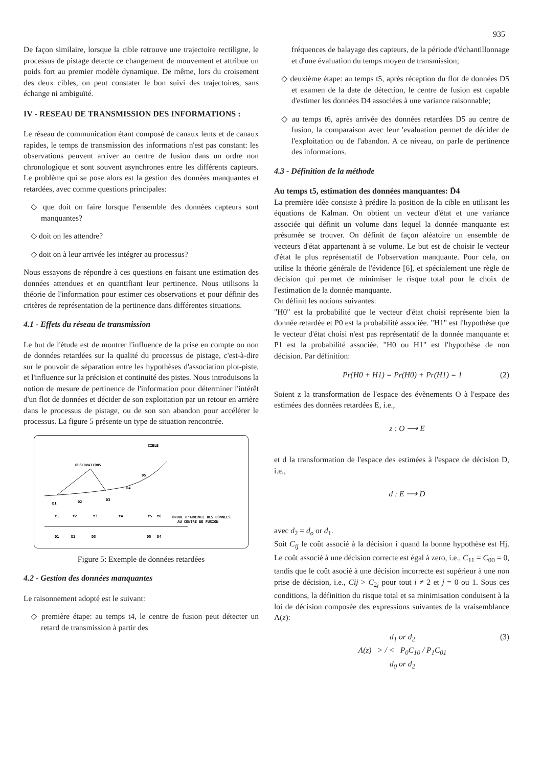935
De façon similaire, lorsque la cible retrouve une trajectoire rectiligne, le processus de pistage detecte ce changement de mouvement et attribue un poids fort au premier modèle dynamique. De même, lors du croisement des deux cibles, on peut constater le bon suivi des trajectoires, sans échange ni ambiguïté.
IV - RESEAU DE TRANSMISSION DES INFORMATIONS :
Le réseau de communication étant composé de canaux lents et de canaux rapides, le temps de transmission des informations n'est pas constant: les observations peuvent arriver au centre de fusion dans un ordre non chronologique et sont souvent asynchrones entre les différents capteurs. Le problème qui se pose alors est la gestion des données manquantes et retardées, avec comme questions principales:
◇ que doit on faire lorsque l'ensemble des données capteurs sont manquantes?
◇ doit on les attendre?
◇ doit on à leur arrivée les intégrer au processus?
Nous essayons de répondre à ces questions en faisant une estimation des données attendues et en quantifiant leur pertinence. Nous utilisons la théorie de l'information pour estimer ces observations et pour définir des critères de représentation de la pertinence dans différentes situations.
4.1 - Effets du réseau de transmission
Le but de l'étude est de montrer l'influence de la prise en compte ou non de données retardées sur la qualité du processus de pistage, c'est-à-dire sur le pouvoir de séparation entre les hypothèses d'association plot-piste, et l'influence sur la précision et continuité des pistes. Nous introduisons la notion de mesure de pertinence de l'information pour déterminer l'intérêt d'un flot de données et décider de son exploitation par un retour en arrière dans le processus de pistage, ou de son son abandon pour accélérer le processus. La figure 5 présente un type de situation rencontrée.
CIBLE
OBSERVATIONS
D1
D2
D3
D4
D5
t1
t2
t3
t4
t5
t6
ORDRE D'ARRIVEE DES DONNEES
AU CENTRE DE FUSION
D1
D2
D3
D5
D4
Figure 5: Exemple de données retardées
4.2 - Gestion des données manquantes
Le raisonnement adopté est le suivant:
◇ première étape: au temps t4, le centre de fusion peut détecter un retard de transmission à partir des
fréquences de balayage des capteurs, de la période d'échantillonnage et d'une évaluation du temps moyen de transmission;
◇ deuxième étape: au temps t5, après réception du flot de données D5 et examen de la date de détection, le centre de fusion est capable d'estimer les données D4 associées à une variance raisonnable;
◇ au temps t6, après arrivée des données retardées D5 au centre de fusion, la comparaison avec leur 'evaluation permet de décider de l'exploitation ou de l'abandon. A ce niveau, on parle de pertinence des informations.
4.3 - Définition de la méthode
Au temps t5, estimation des données manquantes: D̂4
La première idèe consiste à prédire la position de la cible en utilisant les équations de Kalman. On obtient un vecteur d'état et une variance associée qui définit un volume dans lequel la donnée manquante est présumée se trouver. On définit de façon aléatoire un ensemble de vecteurs d'état appartenant à se volume. Le but est de choisir le vecteur d'état le plus représentatif de l'observation manquante. Pour cela, on utilise la théorie générale de l'évidence [6], et spécialement une règle de décision qui permet de minimiser le risque total pour le choix de l'estimation de la donnée manquante.
On définit les notions suivantes:
"H0" est la probabilité que le vecteur d'état choisi représente bien la donnée retardée et P0 est la probabilité associée. "H1" est l'hypothèse que le vecteur d'état choisi n'est pas représentatif de la donnée manquante et P1 est la probabilité associée. "H0 ou H1" est l'hypothèse de non décision. Par définition:
Pr(H0 + H1) = Pr(H0) + Pr(H1) = 1 (2)
Soient z la transformation de l'espace des évènements O à l'espace des estimées des données retardées E, i.e.,
z : O ⟶ E
et d la transformation de l'espace des estimées à l'espace de décision D, i.e.,
d : E ⟶ D
avec d<sub>2</sub> = d<sub>o</sub> or d<sub>1</sub>.
Soit C<sub>ij</sub> le coût associé à la décision i quand la bonne hypothèse est Hj. Le coût associé à une décision correcte est égal à zero, i.e., C<sub>11</sub> = C<sub>00</sub> = 0, tandis que le coût asocié à une décision incorrecte est supérieur à une non prise de décision, i.e., Cij > C<sub>2j</sub> pour tout i ≠ 2 et j = 0 ou 1. Sous ces conditions, la définition du risque total et sa minimisation conduisent à la loi de décision composée des expressions suivantes de la vraisemblance Λ(z):
d<sub>1</sub> or d<sub>2</sub>
Λ(z) > / < P<sub>0</sub>C<sub>10</sub> / P<sub>1</sub>C<sub>01</sub>
d<sub>0</sub> or d<sub>2</sub> (3)